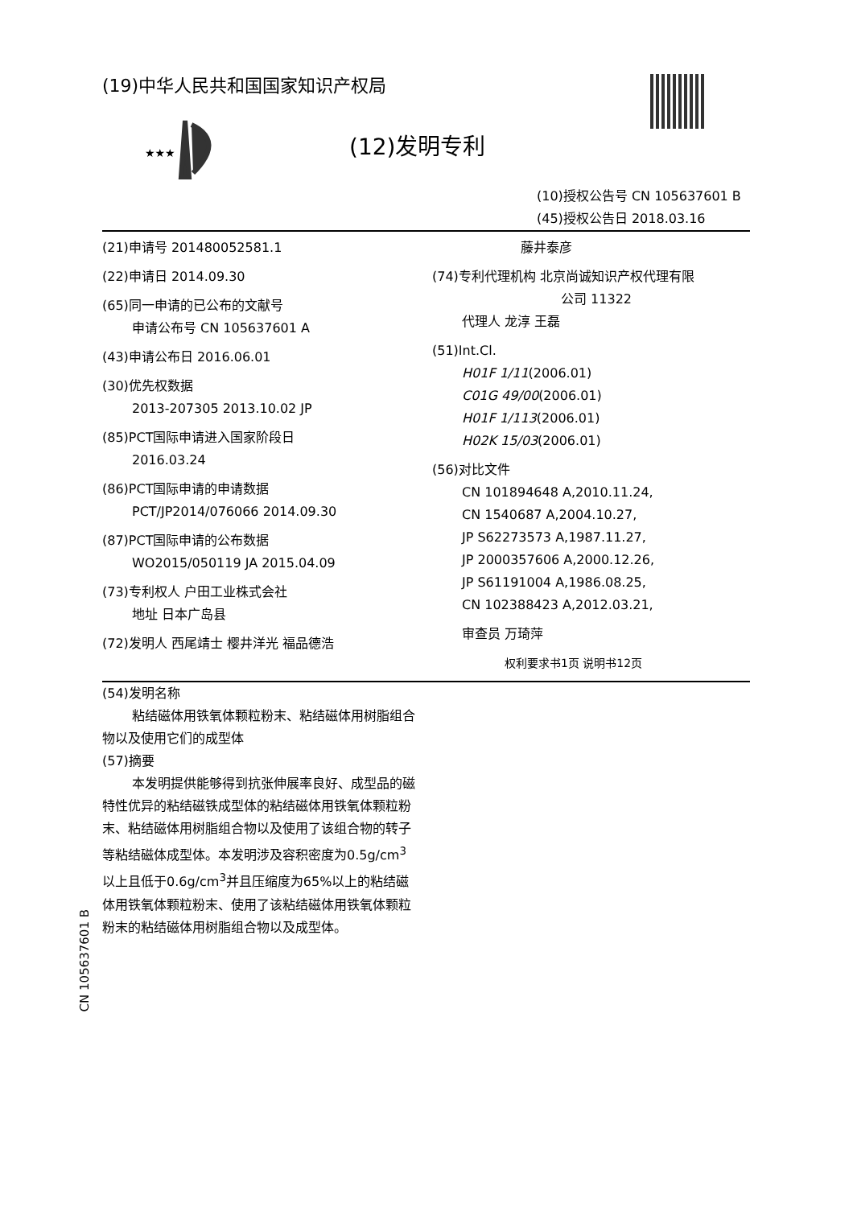★★★
CN 105637601 B
(19)中华人民共和国国家知识产权局
(12)发明专利
(10)授权公告号 CN 105637601 B
(45)授权公告日 2018.03.16
(21)申请号 201480052581.1
(22)申请日 2014.09.30
(65)同一申请的已公布的文献号
申请公布号 CN 105637601 A
(43)申请公布日 2016.06.01
(30)优先权数据
2013-207305 2013.10.02 JP
(85)PCT国际申请进入国家阶段日
2016.03.24
(86)PCT国际申请的申请数据
PCT/JP2014/076066 2014.09.30
(87)PCT国际申请的公布数据
WO2015/050119 JA 2015.04.09
(73)专利权人 户田工业株式会社
地址 日本广岛县
(72)发明人 西尾靖士 樱井洋光 福品德浩
藤井泰彦
(74)专利代理机构 北京尚诚知识产权代理有限
公司 11322
代理人 龙淳 王磊
(51)Int.Cl.
H01F 1/11(2006.01)
C01G 49/00(2006.01)
H01F 1/113(2006.01)
H02K 15/03(2006.01)
(56)对比文件
CN 101894648 A,2010.11.24,
CN 1540687 A,2004.10.27,
JP S62273573 A,1987.11.27,
JP 2000357606 A,2000.12.26,
JP S61191004 A,1986.08.25,
CN 102388423 A,2012.03.21,
审查员 万琦萍
权利要求书1页 说明书12页
(54)发明名称
粘结磁体用铁氧体颗粒粉末、粘结磁体用树脂组合物以及使用它们的成型体
(57)摘要
本发明提供能够得到抗张伸展率良好、成型品的磁特性优异的粘结磁铁成型体的粘结磁体用铁氧体颗粒粉末、粘结磁体用树脂组合物以及使用了该组合物的转子等粘结磁体成型体。本发明涉及容积密度为0.5g/cm<sup>3</sup>以上且低于0.6g/cm<sup>3</sup>并且压缩度为65%以上的粘结磁体用铁氧体颗粒粉末、使用了该粘结磁体用铁氧体颗粒粉末的粘结磁体用树脂组合物以及成型体。